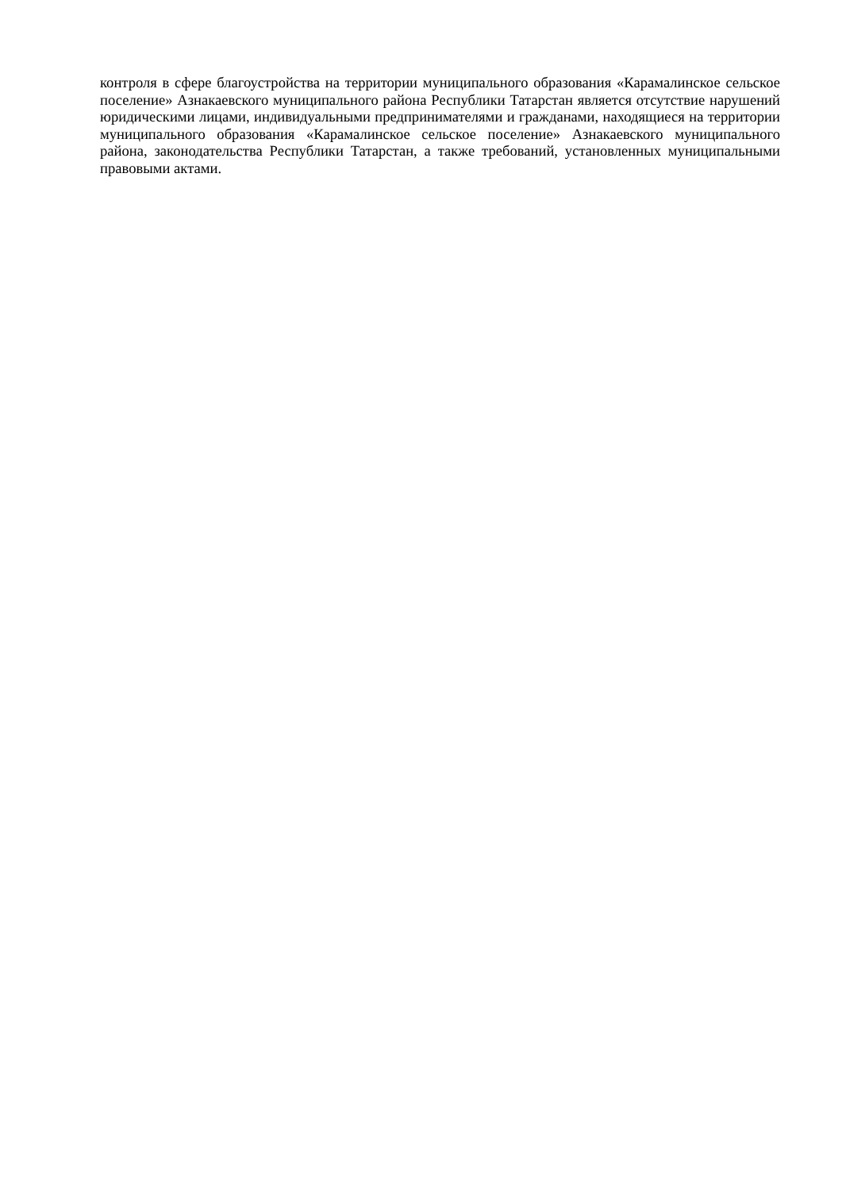контроля в сфере благоустройства на территории муниципального образования «Карамалинское сельское поселение» Азнакаевского муниципального района Республики Татарстан является отсутствие нарушений юридическими лицами, индивидуальными предпринимателями и гражданами, находящиеся на территории муниципального образования «Карамалинское сельское поселение» Азнакаевского муниципального района, законодательства Республики Татарстан, а также требований, установленных муниципальными правовыми актами.